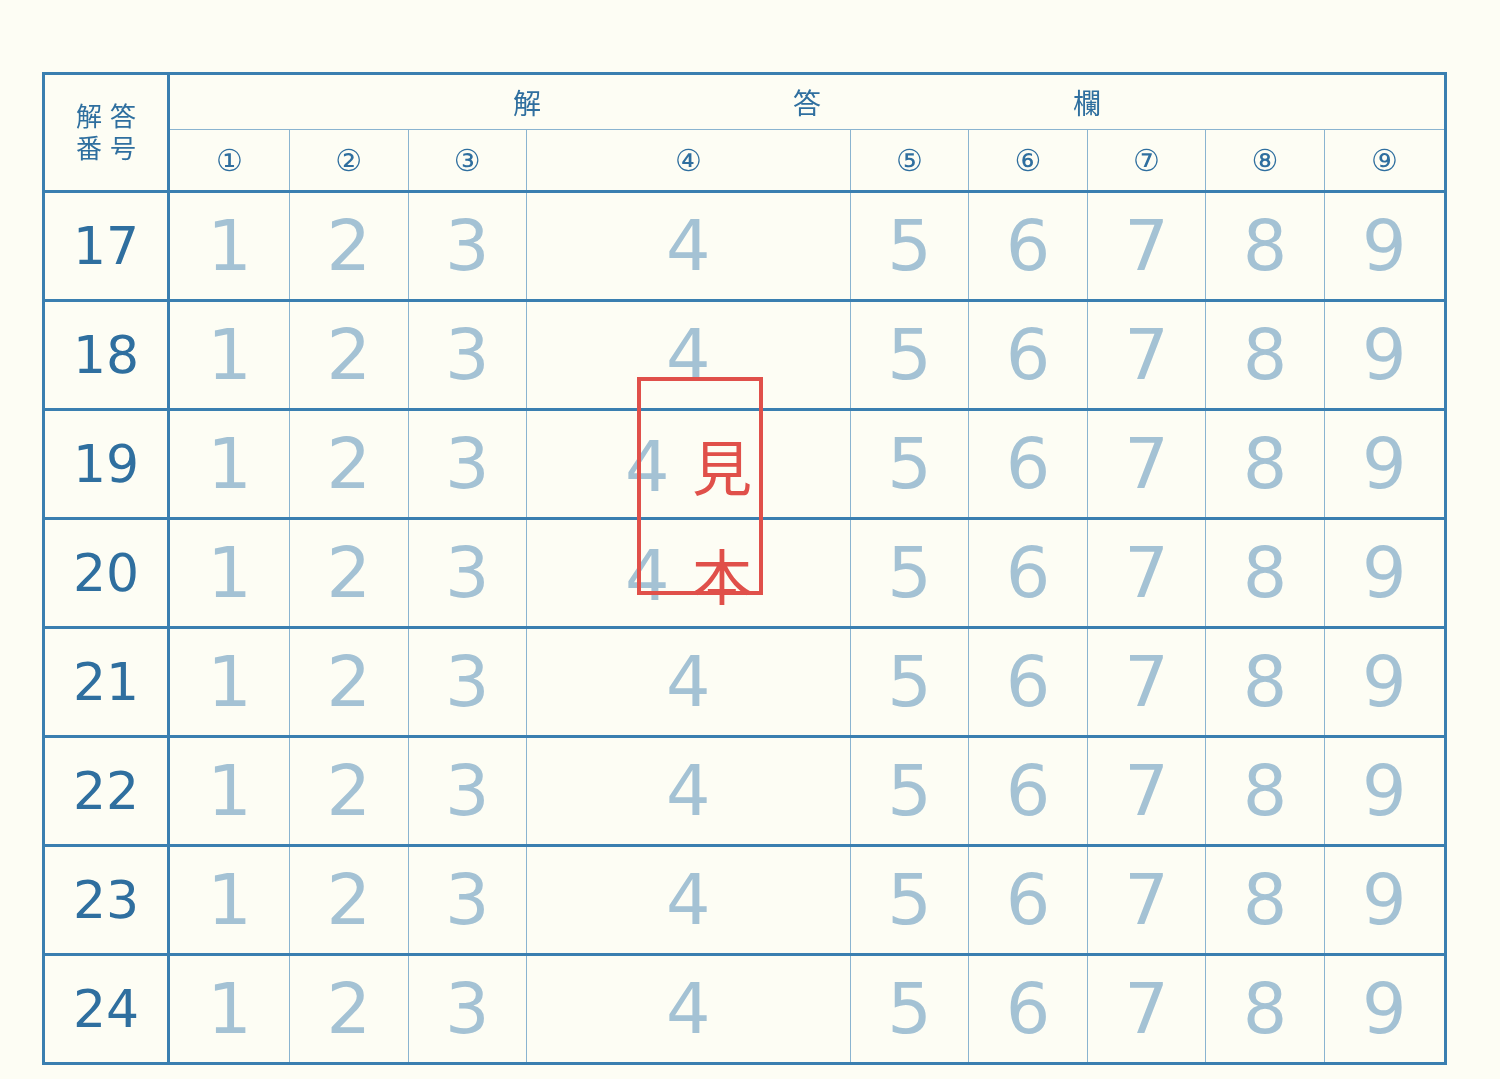| 解 答 番 号 | 解 答 欄 | | | | | | | | |
| --- | --- | --- | --- | --- | --- | --- | --- | --- | --- |
| | ① | ② | ③ | ④ | ⑤ | ⑥ | ⑦ | ⑧ | ⑨ |
| 17 | 1 | 2 | 3 | 4 | 5 | 6 | 7 | 8 | 9 |
| 18 | 1 | 2 | 3 | 4 | 5 | 6 | 7 | 8 | 9 |
| 19 | 1 | 2 | 3 | 4 見 | 5 | 6 | 7 | 8 | 9 |
| 20 | 1 | 2 | 3 | 4 本 | 5 | 6 | 7 | 8 | 9 |
| 21 | 1 | 2 | 3 | 4 | 5 | 6 | 7 | 8 | 9 |
| 22 | 1 | 2 | 3 | 4 | 5 | 6 | 7 | 8 | 9 |
| 23 | 1 | 2 | 3 | 4 | 5 | 6 | 7 | 8 | 9 |
| 24 | 1 | 2 | 3 | 4 | 5 | 6 | 7 | 8 | 9 |